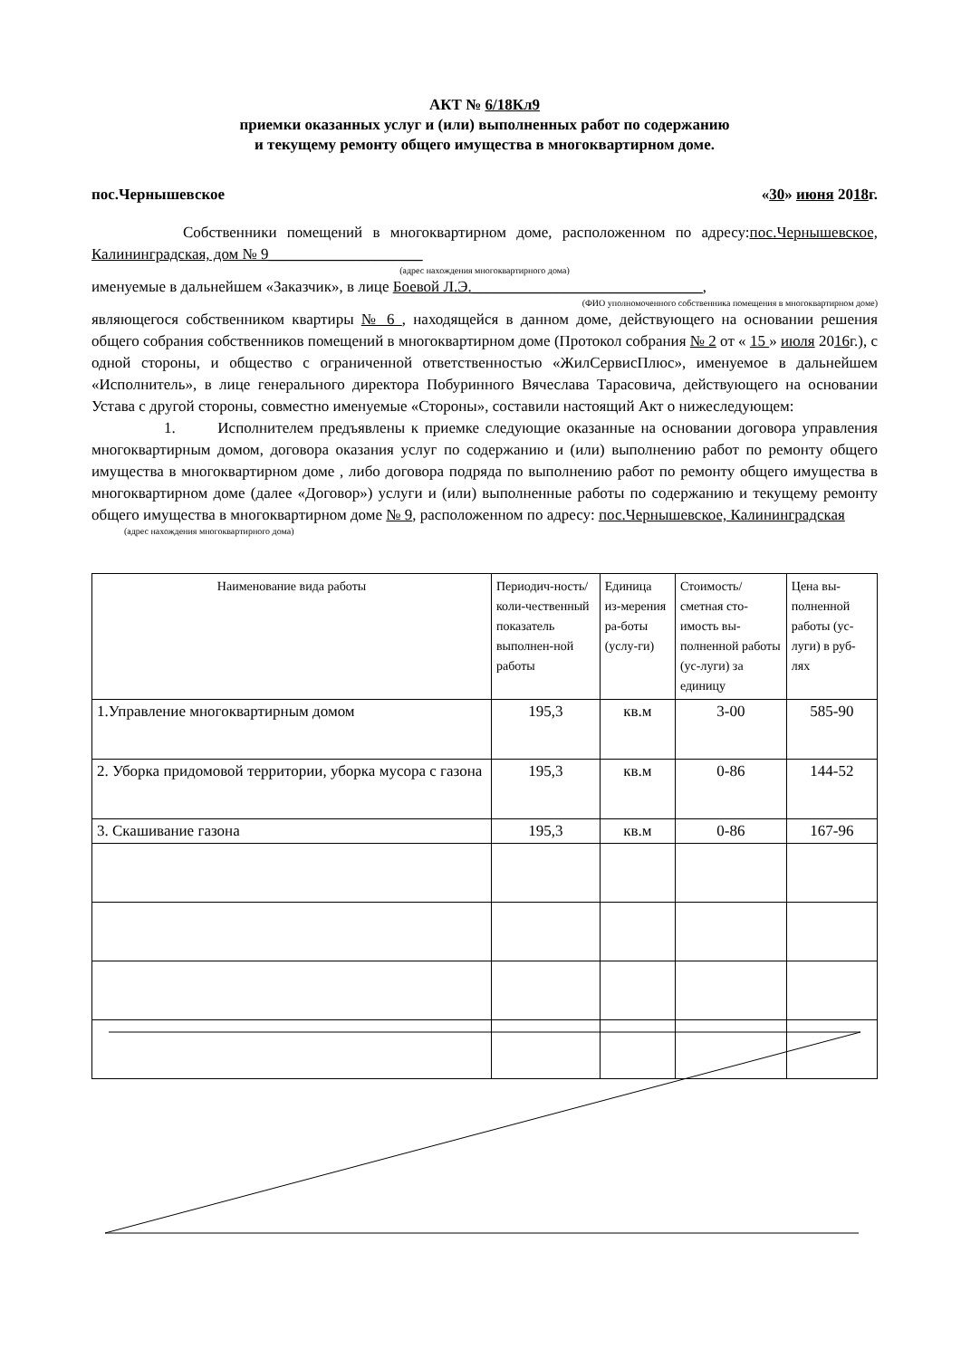АКТ № 6/18Кл9
приемки оказанных услуг и (или) выполненных работ по содержанию
и текущему ремонту общего имущества в многоквартирном доме.
пос.Чернышевское «30» июня 2018г.
Собственники помещений в многоквартирном доме, расположенном по адресу:пос.Чернышевское, Калининградская, дом № 9____________________
(адрес нахождения многоквартирного дома)
именуемые в дальнейшем «Заказчик», в лице Боевой Л.Э.______________________________,
(ФИО уполномоченного собственника помещения в многоквартирном доме)
являющегося собственником квартиры № 6 , находящейся в данном доме, действующего на основании решения общего собрания собственников помещений в многоквартирном доме (Протокол собрания № 2 от « 15 » июля 2016г.), с одной стороны, и общество с ограниченной ответственностью «ЖилСервисПлюс», именуемое в дальнейшем «Исполнитель», в лице генерального директора Побуринного Вячеслава Тарасовича, действующего на основании Устава с другой стороны, совместно именуемые «Стороны», составили настоящий Акт о нижеследующем:
1. Исполнителем предъявлены к приемке следующие оказанные на основании договора управления многоквартирным домом, договора оказания услуг по содержанию и (или) выполнению работ по ремонту общего имущества в многоквартирном доме , либо договора подряда по выполнению работ по ремонту общего имущества в многоквартирном доме (далее «Договор») услуги и (или) выполненные работы по содержанию и текущему ремонту общего имущества в многоквартирном доме № 9, расположенном по адресу: пос.Чернышевское, Калининградская
(адрес нахождения многоквартирного дома)
| Наименование вида работы | Периодич-ность/коли-чественный показатель выполнен-ной работы | Единица из-мерения ра-боты (услу-ги) | Стоимость/ сметная сто-имость вы-полненной работы (ус-луги) за единицу | Цена вы-полненной работы (ус-луги) в руб-лях |
| --- | --- | --- | --- | --- |
| 1.Управление многоквартирным домом | 195,3 | кв.м | 3-00 | 585-90 |
| 2. Уборка придомовой территории, уборка мусора с газона | 195,3 | кв.м | 0-86 | 144-52 |
| 3. Скашивание газона | 195,3 | кв.м | 0-86 | 167-96 |